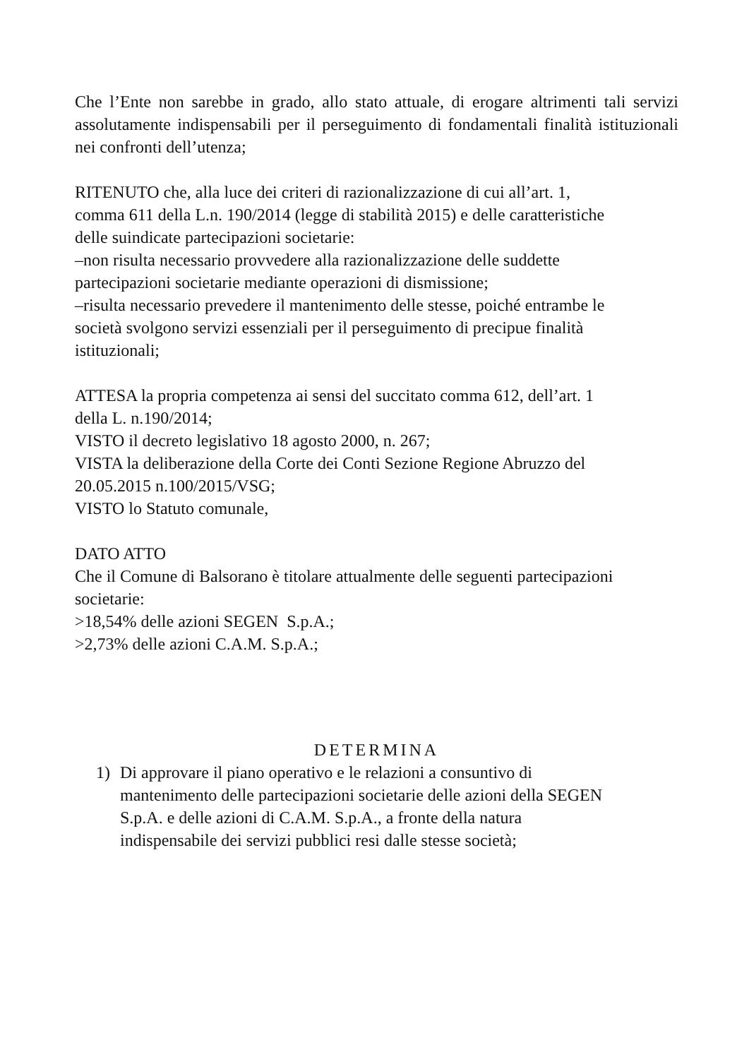Che l’Ente non sarebbe in grado, allo stato attuale, di erogare altrimenti tali servizi assolutamente indispensabili per il perseguimento di fondamentali finalità istituzionali nei confronti dell’utenza;
RITENUTO che, alla luce dei criteri di razionalizzazione di cui all’art. 1,
comma 611 della L.n. 190/2014 (legge di stabilità 2015) e delle caratteristiche
delle suindicate partecipazioni societarie:
–non risulta necessario provvedere alla razionalizzazione delle suddette
partecipazioni societarie mediante operazioni di dismissione;
–risulta necessario prevedere il mantenimento delle stesse, poiché entrambe le
società svolgono servizi essenziali per il perseguimento di precipue finalità
istituzionali;
ATTESA la propria competenza ai sensi del succitato comma 612, dell’art. 1
della L. n.190/2014;
VISTO il decreto legislativo 18 agosto 2000, n. 267;
VISTA la deliberazione della Corte dei Conti Sezione Regione Abruzzo del
20.05.2015 n.100/2015/VSG;
VISTO lo Statuto comunale,
DATO ATTO
Che il Comune di Balsorano è titolare attualmente delle seguenti partecipazioni
societarie:
>18,54% delle azioni SEGEN S.p.A.;
>2,73% delle azioni C.A.M. S.p.A.;
DETERMINA
1) Di approvare il piano operativo e le relazioni a consuntivo di
mantenimento delle partecipazioni societarie delle azioni della SEGEN
S.p.A. e delle azioni di C.A.M. S.p.A., a fronte della natura
indispensabile dei servizi pubblici resi dalle stesse società;